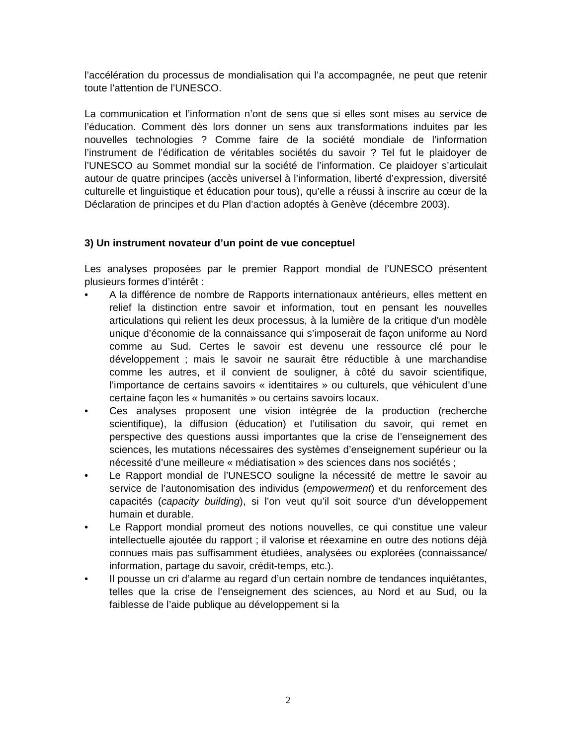l’accélération du processus de mondialisation qui l’a accompagnée, ne peut que retenir toute l’attention de l’UNESCO.
La communication et l’information n’ont de sens que si elles sont mises au service de l’éducation. Comment dès lors donner un sens aux transformations induites par les nouvelles technologies ? Comme faire de la société mondiale de l’information l’instrument de l’édification de véritables sociétés du savoir ? Tel fut le plaidoyer de l’UNESCO au Sommet mondial sur la société de l’information. Ce plaidoyer s’articulait autour de quatre principes (accès universel à l’information, liberté d’expression, diversité culturelle et linguistique et éducation pour tous), qu’elle a réussi à inscrire au cœur de la Déclaration de principes et du Plan d’action adoptés à Genève (décembre 2003).
3) Un instrument novateur d’un point de vue conceptuel
Les analyses proposées par le premier Rapport mondial de l’UNESCO présentent plusieurs formes d’intérêt :
• A la différence de nombre de Rapports internationaux antérieurs, elles mettent en relief la distinction entre savoir et information, tout en pensant les nouvelles articulations qui relient les deux processus, à la lumière de la critique d’un modèle unique d’économie de la connaissance qui s’imposerait de façon uniforme au Nord comme au Sud. Certes le savoir est devenu une ressource clé pour le développement ; mais le savoir ne saurait être réductible à une marchandise comme les autres, et il convient de souligner, à côté du savoir scientifique, l’importance de certains savoirs « identitaires » ou culturels, que véhiculent d’une certaine façon les « humanités » ou certains savoirs locaux.
• Ces analyses proposent une vision intégrée de la production (recherche scientifique), la diffusion (éducation) et l’utilisation du savoir, qui remet en perspective des questions aussi importantes que la crise de l’enseignement des sciences, les mutations nécessaires des systèmes d’enseignement supérieur ou la nécessité d’une meilleure « médiatisation » des sciences dans nos sociétés ;
• Le Rapport mondial de l’UNESCO souligne la nécessité de mettre le savoir au service de l’autonomisation des individus (empowerment) et du renforcement des capacités (capacity building), si l’on veut qu’il soit source d’un développement humain et durable.
• Le Rapport mondial promeut des notions nouvelles, ce qui constitue une valeur intellectuelle ajoutée du rapport ; il valorise et réexamine en outre des notions déjà connues mais pas suffisamment étudiées, analysées ou explorées (connaissance/ information, partage du savoir, crédit-temps, etc.).
• Il pousse un cri d’alarme au regard d’un certain nombre de tendances inquiétantes, telles que la crise de l’enseignement des sciences, au Nord et au Sud, ou la faiblesse de l’aide publique au développement si la
2